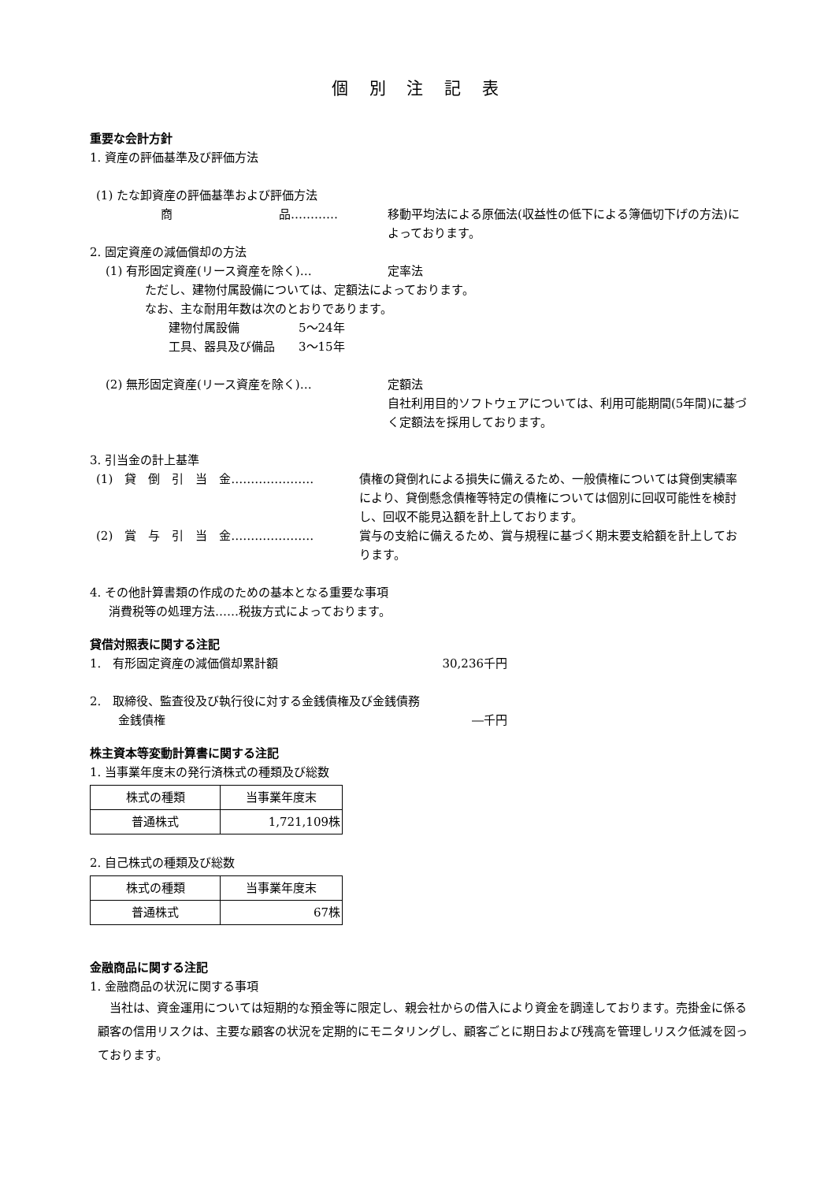個 別 注 記 表
重要な会計方針
1. 資産の評価基準及び評価方法
(1) たな卸資産の評価基準および評価方法
商　　　　　　　　　品………… 移動平均法による原価法(収益性の低下による簿価切下げの方法)によっております。
2. 固定資産の減価償却の方法
(1) 有形固定資産(リース資産を除く)… 定率法
ただし、建物付属設備については、定額法によっております。
なお、主な耐用年数は次のとおりであります。
建物付属設備　　　　　5～24年
工具、器具及び備品　　3～15年
(2) 無形固定資産(リース資産を除く)… 定額法
自社利用目的ソフトウェアについては、利用可能期間(5年間)に基づく定額法を採用しております。
3. 引当金の計上基準
(1)　貸　倒　引　当　金………………… 債権の貸倒れによる損失に備えるため、一般債権については貸倒実績率により、貸倒懸念債権等特定の債権については個別に回収可能性を検討し、回収不能見込額を計上しております。
(2)　賞　与　引　当　金………………… 賞与の支給に備えるため、賞与規程に基づく期末要支給額を計上しております。
4. その他計算書類の作成のための基本となる重要な事項
消費税等の処理方法……税抜方式によっております。
貸借対照表に関する注記
1.　有形固定資産の減価償却累計額 30,236千円
2.　取締役、監査役及び執行役に対する金銭債権及び金銭債務
金銭債権 ―千円
株主資本等変動計算書に関する注記
1. 当事業年度末の発行済株式の種類及び総数
| 株式の種類 | 当事業年度末 |
| 普通株式 | 1,721,109株 |
2. 自己株式の種類及び総数
| 株式の種類 | 当事業年度末 |
| 普通株式 | 67株 |
金融商品に関する注記
1. 金融商品の状況に関する事項
　当社は、資金運用については短期的な預金等に限定し、親会社からの借入により資金を調達しております。売掛金に係る顧客の信用リスクは、主要な顧客の状況を定期的にモニタリングし、顧客ごとに期日および残高を管理しリスク低減を図っております。